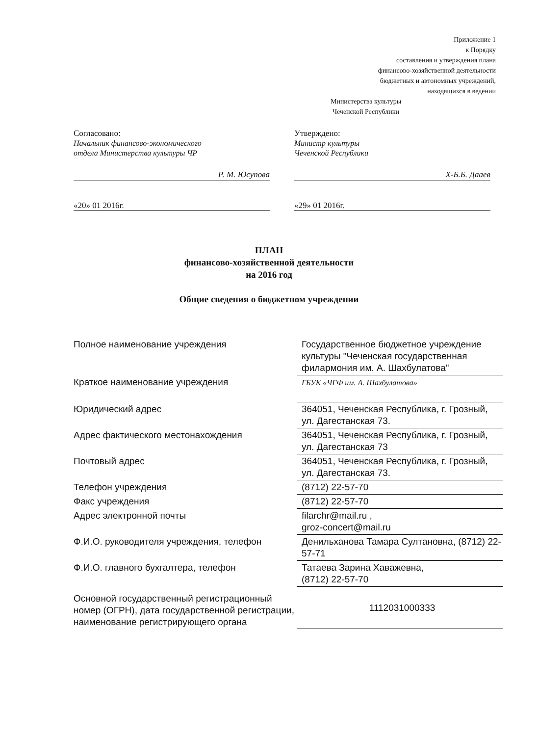Приложение 1
к Порядку
составления и утверждения плана
финансово-хозяйственной деятельности
бюджетных и автономных учреждений,
находящихся в ведении
Министерства культуры
Чеченской Республики
Согласовано:
Начальник финансово-экономического
отдела Министерства культуры ЧР
Р. М. Юсупова
«20» 01 2016г.
Утверждено:
Министр культуры
Чеченской Республики
Х-Б.Б. Дааев
«29» 01 2016г.
ПЛАН
финансово-хозяйственной деятельности
на 2016 год
Общие сведения о бюджетном учреждении
| Полное наименование учреждения | Государственное бюджетное учреждение культуры "Чеченская государственная филармония им. А. Шахбулатова" |
| Краткое наименование учреждения | ГБУК «ЧГФ им. А. Шахбулатова» |
| Юридический адрес | 364051, Чеченская Республика, г. Грозный, ул. Дагестанская 73. |
| Адрес фактического местонахождения | 364051, Чеченская Республика, г. Грозный, ул. Дагестанская 73 |
| Почтовый адрес | 364051, Чеченская Республика, г. Грозный, ул. Дагестанская 73. |
| Телефон учреждения | (8712) 22-57-70 |
| Факс учреждения | (8712) 22-57-70 |
| Адрес электронной почты | filarchr@mail.ru , groz-concert@mail.ru |
| Ф.И.О. руководителя учреждения, телефон | Денильханова Тамара Султановна, (8712) 22-57-71 |
| Ф.И.О. главного бухгалтера, телефон | Татаева Зарина Хаважевна, (8712) 22-57-70 |
| Основной государственный регистрационный номер (ОГРН), дата государственной регистрации, наименование регистрирующего органа | 1112031000333 |